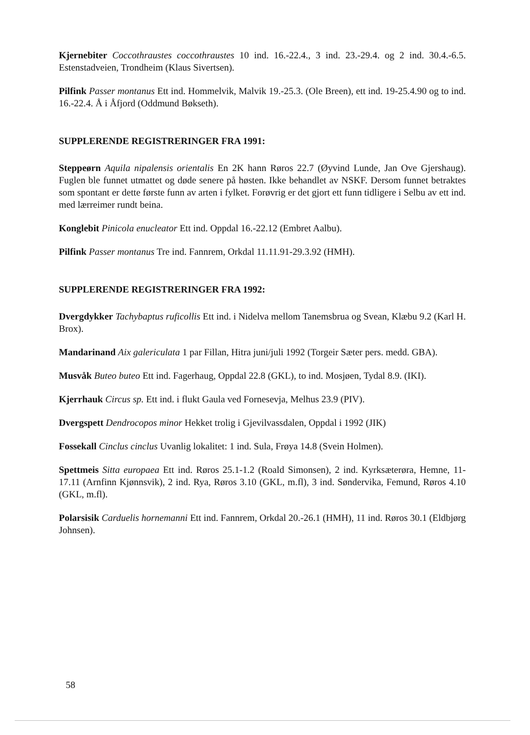Kjernebiter Coccothraustes coccothraustes 10 ind. 16.-22.4., 3 ind. 23.-29.4. og 2 ind. 30.4.-6.5. Estenstadveien, Trondheim (Klaus Sivertsen).
Pilfink Passer montanus Ett ind. Hommelvik, Malvik 19.-25.3. (Ole Breen), ett ind. 19-25.4.90 og to ind. 16.-22.4. Å i Åfjord (Oddmund Bøkseth).
SUPPLERENDE REGISTRERINGER FRA 1991:
Steppeørn Aquila nipalensis orientalis En 2K hann Røros 22.7 (Øyvind Lunde, Jan Ove Gjershaug). Fuglen ble funnet utmattet og døde senere på høsten. Ikke behandlet av NSKF. Dersom funnet betraktes som spontant er dette første funn av arten i fylket. Forøvrig er det gjort ett funn tidligere i Selbu av ett ind. med lærreimer rundt beina.
Konglebit Pinicola enucleator Ett ind. Oppdal 16.-22.12 (Embret Aalbu).
Pilfink Passer montanus Tre ind. Fannrem, Orkdal 11.11.91-29.3.92 (HMH).
SUPPLERENDE REGISTRERINGER FRA 1992:
Dvergdykker Tachybaptus ruficollis Ett ind. i Nidelva mellom Tanemsbrua og Svean, Klæbu 9.2 (Karl H. Brox).
Mandarinand Aix galericulata 1 par Fillan, Hitra juni/juli 1992 (Torgeir Sæter pers. medd. GBA).
Musvåk Buteo buteo Ett ind. Fagerhaug, Oppdal 22.8 (GKL), to ind. Mosjøen, Tydal 8.9. (IKI).
Kjerrhauk Circus sp. Ett ind. i flukt Gaula ved Fornesevja, Melhus 23.9 (PIV).
Dvergspett Dendrocopos minor Hekket trolig i Gjevilvassdalen, Oppdal i 1992 (JIK)
Fossekall Cinclus cinclus Uvanlig lokalitet: 1 ind. Sula, Frøya 14.8 (Svein Holmen).
Spettmeis Sitta europaea Ett ind. Røros 25.1-1.2 (Roald Simonsen), 2 ind. Kyrksæterøra, Hemne, 11-17.11 (Arnfinn Kjønnsvik), 2 ind. Rya, Røros 3.10 (GKL, m.fl), 3 ind. Søndervika, Femund, Røros 4.10 (GKL, m.fl).
Polarsisik Carduelis hornemanni Ett ind. Fannrem, Orkdal 20.-26.1 (HMH), 11 ind. Røros 30.1 (Eldbjørg Johnsen).
58